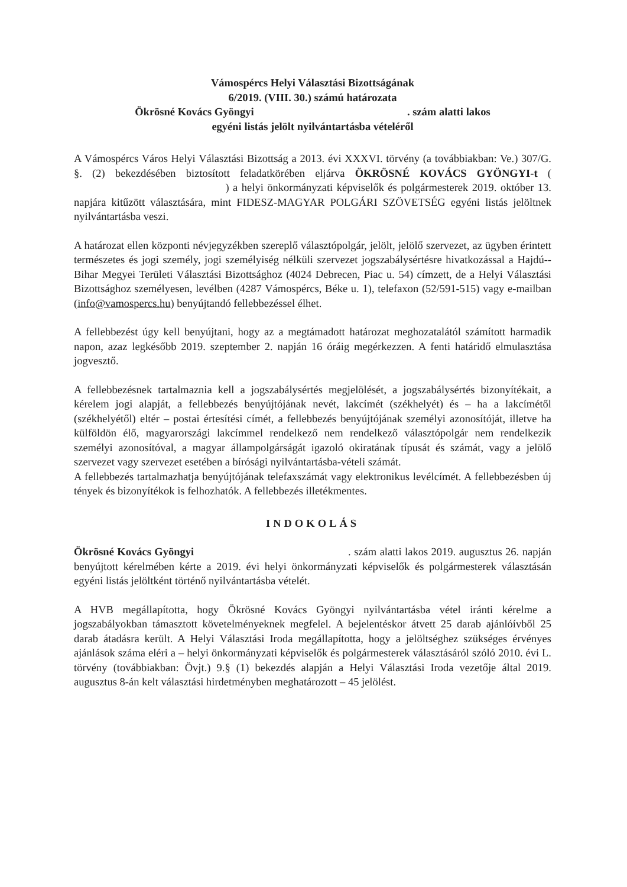Vámospércs Helyi Választási Bizottságának
6/2019. (VIII. 30.) számú határozata
Ökrösné Kovács Gyöngyi . szám alatti lakos
egyéni listás jelölt nyilvántartásba vételéről
A Vámospércs Város Helyi Választási Bizottság a 2013. évi XXXVI. törvény (a továbbiakban: Ve.) 307/G. §. (2) bekezdésében biztosított feladatkörében eljárva ÖKRÖSNÉ KOVÁCS GYÖNGYI-t ( ) a helyi önkormányzati képviselők és polgármesterek 2019. október 13. napjára kitűzött választására, mint FIDESZ-MAGYAR POLGÁRI SZÖVETSÉG egyéni listás jelöltnek nyilvántartásba veszi.
A határozat ellen központi névjegyzékben szereplő választópolgár, jelölt, jelölő szervezet, az ügyben érintett természetes és jogi személy, jogi személyiség nélküli szervezet jogszabálysértésre hivatkozással a Hajdú--Bihar Megyei Területi Választási Bizottsághoz (4024 Debrecen, Piac u. 54) címzett, de a Helyi Választási Bizottsághoz személyesen, levélben (4287 Vámospércs, Béke u. 1), telefaxon (52/591-515) vagy e-mailban (info@vamospercs.hu) benyújtandó fellebbezéssel élhet.
A fellebbezést úgy kell benyújtani, hogy az a megtámadott határozat meghozatalától számított harmadik napon, azaz legkésőbb 2019. szeptember 2. napján 16 óráig megérkezzen. A fenti határidő elmulasztása jogvesztő.
A fellebbezésnek tartalmaznia kell a jogszabálysértés megjelölését, a jogszabálysértés bizonyítékait, a kérelem jogi alapját, a fellebbezés benyújtójának nevét, lakcímét (székhelyét) és – ha a lakcímétől (székhelyétől) eltér – postai értesítési címét, a fellebbezés benyújtójának személyi azonosítóját, illetve ha külföldön élő, magyarországi lakcímmel rendelkező nem rendelkező választópolgár nem rendelkezik személyi azonosítóval, a magyar állampolgárságát igazoló okiratának típusát és számát, vagy a jelölő szervezet vagy szervezet esetében a bírósági nyilvántartásba-vételi számát.
A fellebbezés tartalmazhatja benyújtójának telefaxszámát vagy elektronikus levélcímét. A fellebbezésben új tények és bizonyítékok is felhozhatók. A fellebbezés illetékmentes.
INDOKOLÁS
Ökrösné Kovács Gyöngyi . szám alatti lakos 2019. augusztus 26. napján benyújtott kérelmében kérte a 2019. évi helyi önkormányzati képviselők és polgármesterek választásán egyéni listás jelöltként történő nyilvántartásba vételét.
A HVB megállapította, hogy Ökrösné Kovács Gyöngyi nyilvántartásba vétel iránti kérelme a jogszabályokban támasztott követelményeknek megfelel. A bejelentéskor átvett 25 darab ajánlóívből 25 darab átadásra került. A Helyi Választási Iroda megállapította, hogy a jelöltséghez szükséges érvényes ajánlások száma eléri a – helyi önkormányzati képviselők és polgármesterek választásáról szóló 2010. évi L. törvény (továbbiakban: Övjt.) 9.§ (1) bekezdés alapján a Helyi Választási Iroda vezetője által 2019. augusztus 8-án kelt választási hirdetményben meghatározott – 45 jelölést.